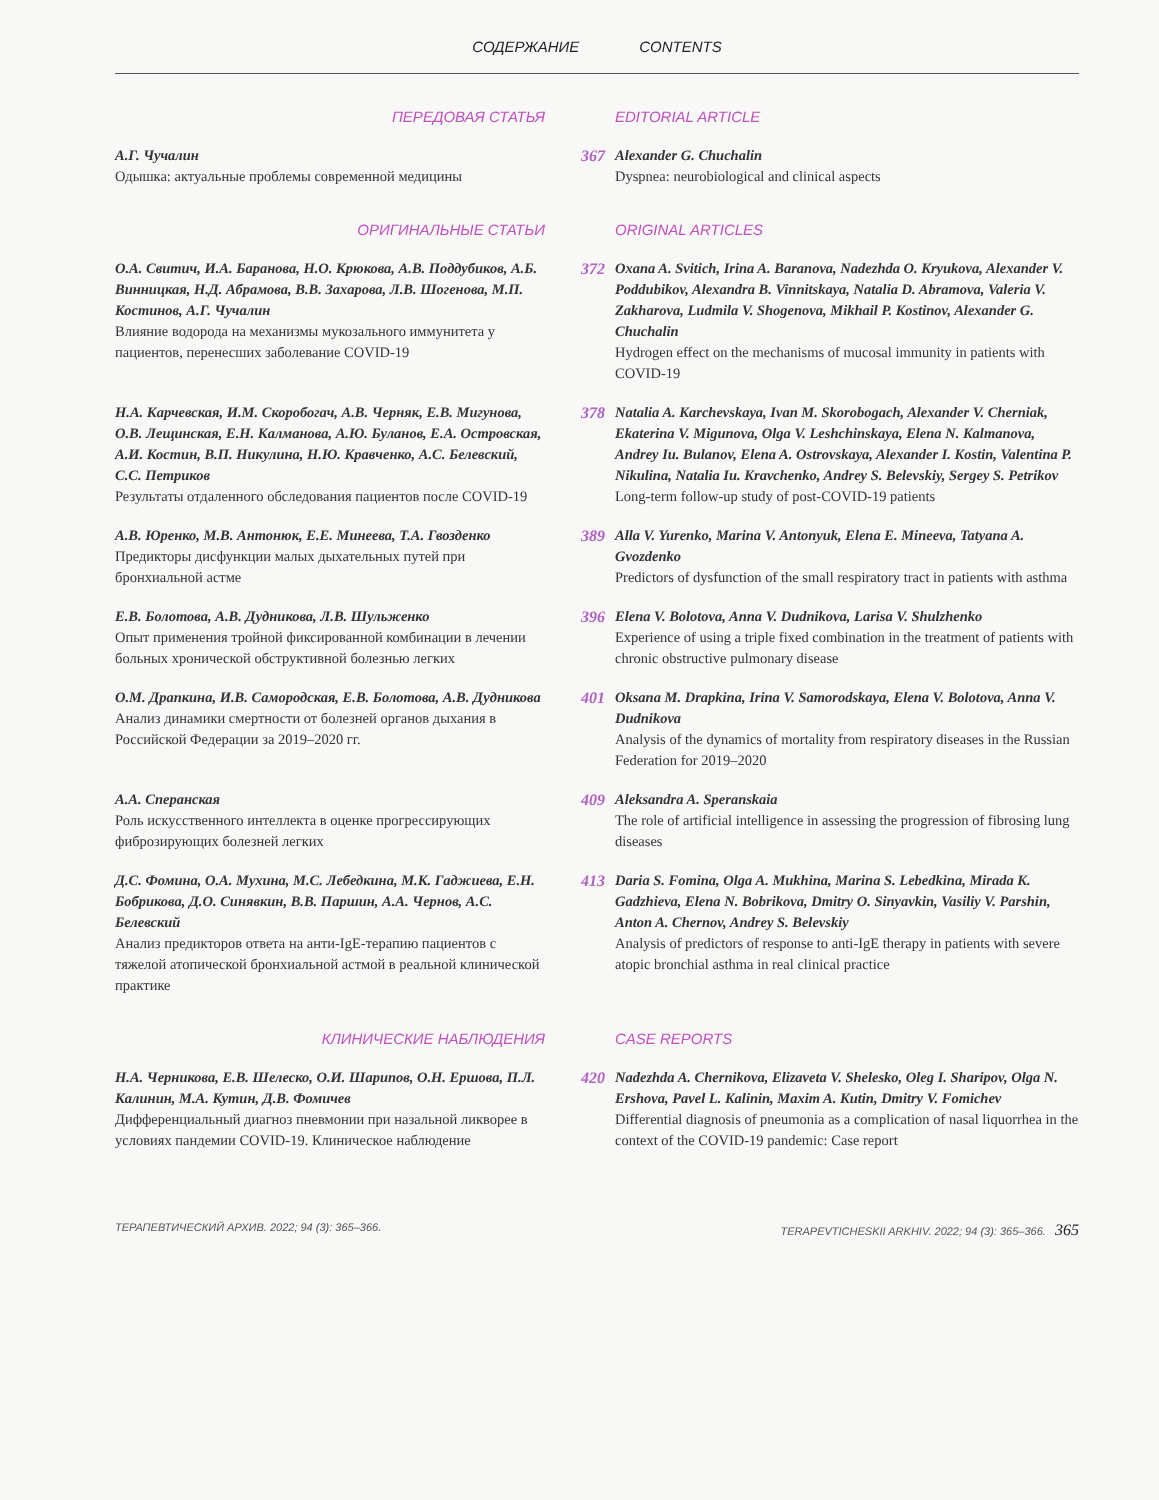СОДЕРЖАНИЕ CONTENTS
ПЕРЕДОВАЯ СТАТЬЯ
EDITORIAL ARTICLE
А.Г. Чучалин
Одышка: актуальные проблемы современной медицины
367
Alexander G. Chuchalin
Dyspnea: neurobiological and clinical aspects
ОРИГИНАЛЬНЫЕ СТАТЬИ
ORIGINAL ARTICLES
О.А. Свитич, И.А. Баранова, Н.О. Крюкова, А.В. Поддубиков, А.Б. Винницкая, Н.Д. Абрамова, В.В. Захарова, Л.В. Шогенова, М.П. Костинов, А.Г. Чучалин
Влияние водорода на механизмы мукозального иммунитета у пациентов, перенесших заболевание COVID-19
372
Oxana A. Svitich, Irina A. Baranova, Nadezhda O. Kryukova, Alexander V. Poddubikov, Alexandra B. Vinnitskaya, Natalia D. Abramova, Valeria V. Zakharova, Ludmila V. Shogenova, Mikhail P. Kostinov, Alexander G. Chuchalin
Hydrogen effect on the mechanisms of mucosal immunity in patients with COVID-19
Н.А. Карчевская, И.М. Скоробогач, А.В. Черняк, Е.В. Мигунова, О.В. Лещинская, Е.Н. Калманова, А.Ю. Буланов, Е.А. Островская, А.И. Костин, В.П. Никулина, Н.Ю. Кравченко, А.С. Белевский, С.С. Петриков
Результаты отдаленного обследования пациентов после COVID-19
378
Natalia A. Karchevskaya, Ivan M. Skorobogach, Alexander V. Cherniak, Ekaterina V. Migunova, Olga V. Leshchinskaya, Elena N. Kalmanova, Andrey Iu. Bulanov, Elena A. Ostrovskaya, Alexander I. Kostin, Valentina P. Nikulina, Natalia Iu. Kravchenko, Andrey S. Belevskiy, Sergey S. Petrikov
Long-term follow-up study of post-COVID-19 patients
А.В. Юренко, М.В. Антонюк, Е.Е. Минеева, Т.А. Гвозденко
Предикторы дисфункции малых дыхательных путей при бронхиальной астме
389
Alla V. Yurenko, Marina V. Antonyuk, Elena E. Mineeva, Tatyana A. Gvozdenko
Predictors of dysfunction of the small respiratory tract in patients with asthma
Е.В. Болотова, А.В. Дудникова, Л.В. Шульженко
Опыт применения тройной фиксированной комбинации в лечении больных хронической обструктивной болезнью легких
396
Elena V. Bolotova, Anna V. Dudnikova, Larisa V. Shulzhenko
Experience of using a triple fixed combination in the treatment of patients with chronic obstructive pulmonary disease
О.М. Драпкина, И.В. Самородская, Е.В. Болотова, А.В. Дудникова
Анализ динамики смертности от болезней органов дыхания в Российской Федерации за 2019–2020 гг.
401
Oksana M. Drapkina, Irina V. Samorodskaya, Elena V. Bolotova, Anna V. Dudnikova
Analysis of the dynamics of mortality from respiratory diseases in the Russian Federation for 2019–2020
А.А. Сперанская
Роль искусственного интеллекта в оценке прогрессирующих фиброзирующих болезней легких
409
Aleksandra A. Speranskaia
The role of artificial intelligence in assessing the progression of fibrosing lung diseases
Д.С. Фомина, О.А. Мухина, М.С. Лебедкина, М.К. Гаджиева, Е.Н. Бобрикова, Д.О. Синявкин, В.В. Паршин, А.А. Чернов, А.С. Белевский
Анализ предикторов ответа на анти-IgE-терапию пациентов с тяжелой атопической бронхиальной астмой в реальной клинической практике
413
Daria S. Fomina, Olga A. Mukhina, Marina S. Lebedkina, Mirada K. Gadzhieva, Elena N. Bobrikova, Dmitry O. Sinyavkin, Vasiliy V. Parshin, Anton A. Chernov, Andrey S. Belevskiy
Analysis of predictors of response to anti-IgE therapy in patients with severe atopic bronchial asthma in real clinical practice
КЛИНИЧЕСКИЕ НАБЛЮДЕНИЯ
CASE REPORTS
Н.А. Черникова, Е.В. Шелеско, О.И. Шарипов, О.Н. Ершова, П.Л. Калинин, М.А. Кутин, Д.В. Фомичев
Дифференциальный диагноз пневмонии при назальной ликворее в условиях пандемии COVID-19. Клиническое наблюдение
420
Nadezhda A. Chernikova, Elizaveta V. Shelesko, Oleg I. Sharipov, Olga N. Ershova, Pavel L. Kalinin, Maxim A. Kutin, Dmitry V. Fomichev
Differential diagnosis of pneumonia as a complication of nasal liquorrhea in the context of the COVID-19 pandemic: Case report
ТЕРАПЕВТИЧЕСКИЙ АРХИВ. 2022; 94 (3): 365–366. TERAPEVTICHESKII ARKHIV. 2022; 94 (3): 365–366. 365